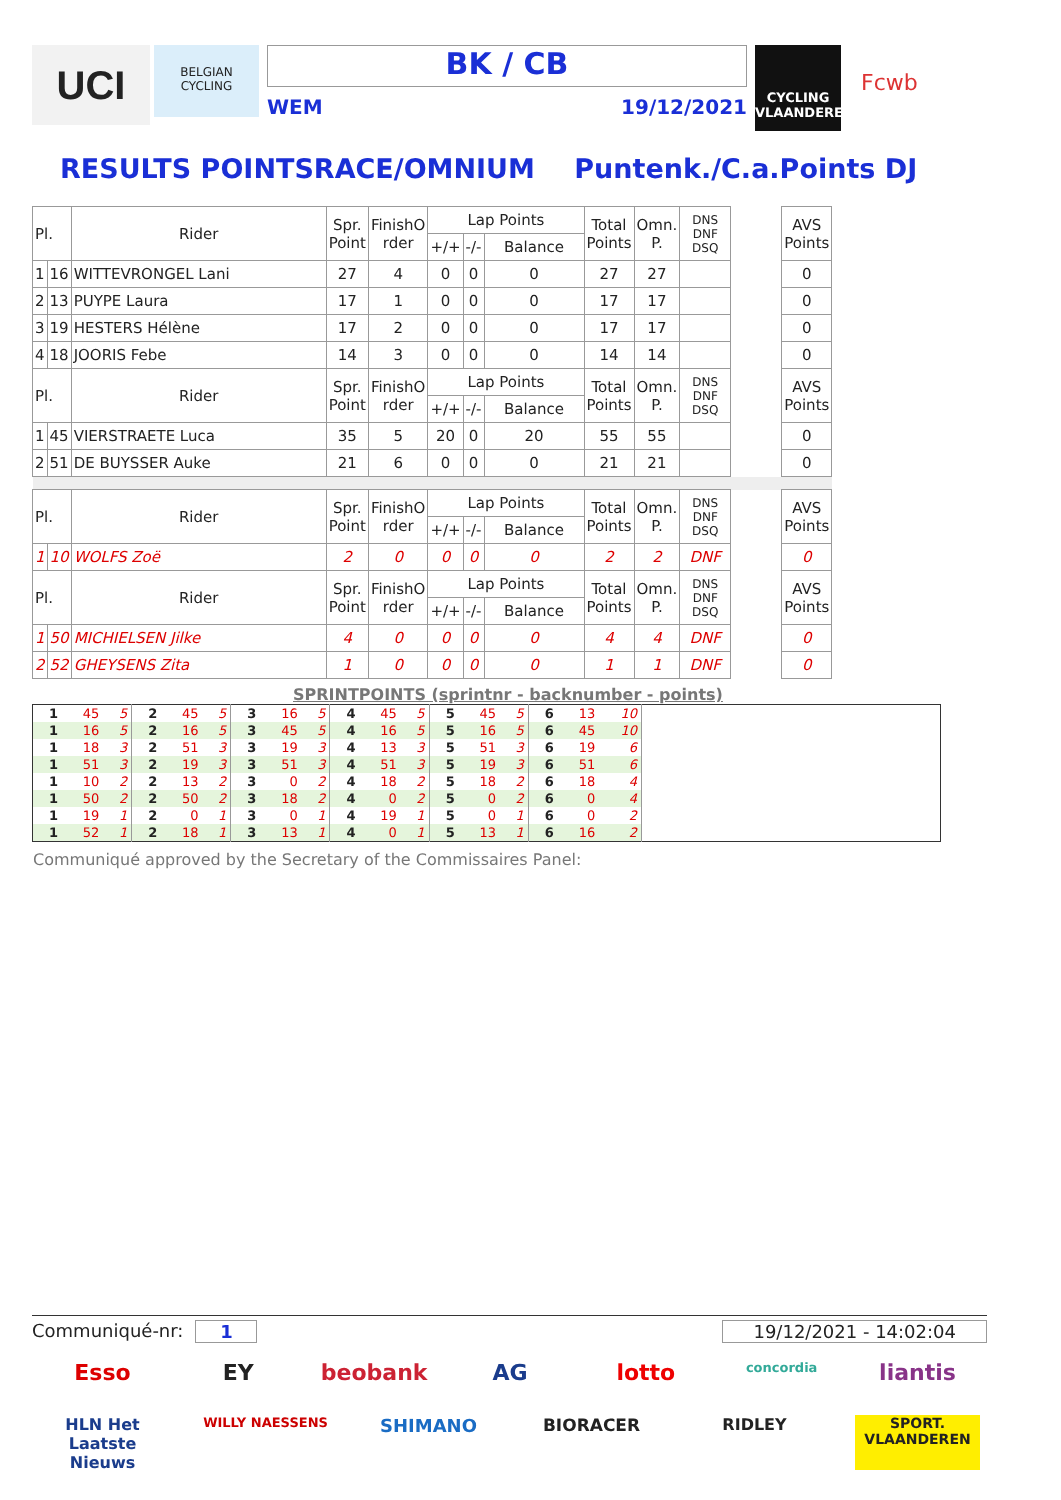UCI
BELGIAN CYCLING
BK / CB
WEM 19/12/2021
CYCLING VLAANDEREN
Fcwb
RESULTS POINTSRACE/OMNIUM Puntenk./C.a.Points DJ
| Pl. | | Rider | Spr. Point | FinishO rder | Lap Points | | | Total Points | Omn. P. | DNS DNF DSQ | | AVS Points |
| | | | | | +/+ | -/- | Balance | | | | | |
| 1 | 16 | WITTEVRONGEL Lani | 27 | 4 | 0 | 0 | 0 | 27 | 27 | | | 0 |
| 2 | 13 | PUYPE Laura | 17 | 1 | 0 | 0 | 0 | 17 | 17 | | | 0 |
| 3 | 19 | HESTERS Hélène | 17 | 2 | 0 | 0 | 0 | 17 | 17 | | | 0 |
| 4 | 18 | JOORIS Febe | 14 | 3 | 0 | 0 | 0 | 14 | 14 | | | 0 |
| Pl. | | Rider | Spr. Point | FinishO rder | Lap Points | | | Total Points | Omn. P. | DNS DNF DSQ | | AVS Points |
| | | | | | +/+ | -/- | Balance | | | | | |
| 1 | 45 | VIERSTRAETE Luca | 35 | 5 | 20 | 0 | 20 | 55 | 55 | | | 0 |
| 2 | 51 | DE BUYSSER Auke | 21 | 6 | 0 | 0 | 0 | 21 | 21 | | | 0 |
| Pl. | | Rider | Spr. Point | FinishO rder | Lap Points | | | Total Points | Omn. P. | DNS DNF DSQ | | AVS Points |
| | | | | | +/+ | -/- | Balance | | | | | |
| 1 | 10 | WOLFS Zoë | 2 | 0 | 0 | 0 | 0 | 2 | 2 | DNF | | 0 |
| Pl. | | Rider | Spr. Point | FinishO rder | Lap Points | | | Total Points | Omn. P. | DNS DNF DSQ | | AVS Points |
| | | | | | +/+ | -/- | Balance | | | | | |
| 1 | 50 | MICHIELSEN Jilke | 4 | 0 | 0 | 0 | 0 | 4 | 4 | DNF | | 0 |
| 2 | 52 | GHEYSENS Zita | 1 | 0 | 0 | 0 | 0 | 1 | 1 | DNF | | 0 |
SPRINTPOINTS (sprintnr - backnumber - points)
| 1 | 45 | 5 | 2 | 45 | 5 | 3 | 16 | 5 | 4 | 45 | 5 | 5 | 45 | 5 | 6 | 13 | 10 | |
| 1 | 16 | 5 | 2 | 16 | 5 | 3 | 45 | 5 | 4 | 16 | 5 | 5 | 16 | 5 | 6 | 45 | 10 | |
| 1 | 18 | 3 | 2 | 51 | 3 | 3 | 19 | 3 | 4 | 13 | 3 | 5 | 51 | 3 | 6 | 19 | 6 | |
| 1 | 51 | 3 | 2 | 19 | 3 | 3 | 51 | 3 | 4 | 51 | 3 | 5 | 19 | 3 | 6 | 51 | 6 | |
| 1 | 10 | 2 | 2 | 13 | 2 | 3 | 0 | 2 | 4 | 18 | 2 | 5 | 18 | 2 | 6 | 18 | 4 | |
| 1 | 50 | 2 | 2 | 50 | 2 | 3 | 18 | 2 | 4 | 0 | 2 | 5 | 0 | 2 | 6 | 0 | 4 | |
| 1 | 19 | 1 | 2 | 0 | 1 | 3 | 0 | 1 | 4 | 19 | 1 | 5 | 0 | 1 | 6 | 0 | 2 | |
| 1 | 52 | 1 | 2 | 18 | 1 | 3 | 13 | 1 | 4 | 0 | 1 | 5 | 13 | 1 | 6 | 16 | 2 | |
Communiqué approved by the Secretary of the Commissaires Panel:
Communiqué-nr: 1 19/12/2021 - 14:02:04
Esso
EY
beobank
AG
lotto
concordia
liantis
HLN Het Laatste Nieuws
WILLY NAESSENS
SHIMANO
BIORACER
RIDLEY
SPORT. VLAANDEREN